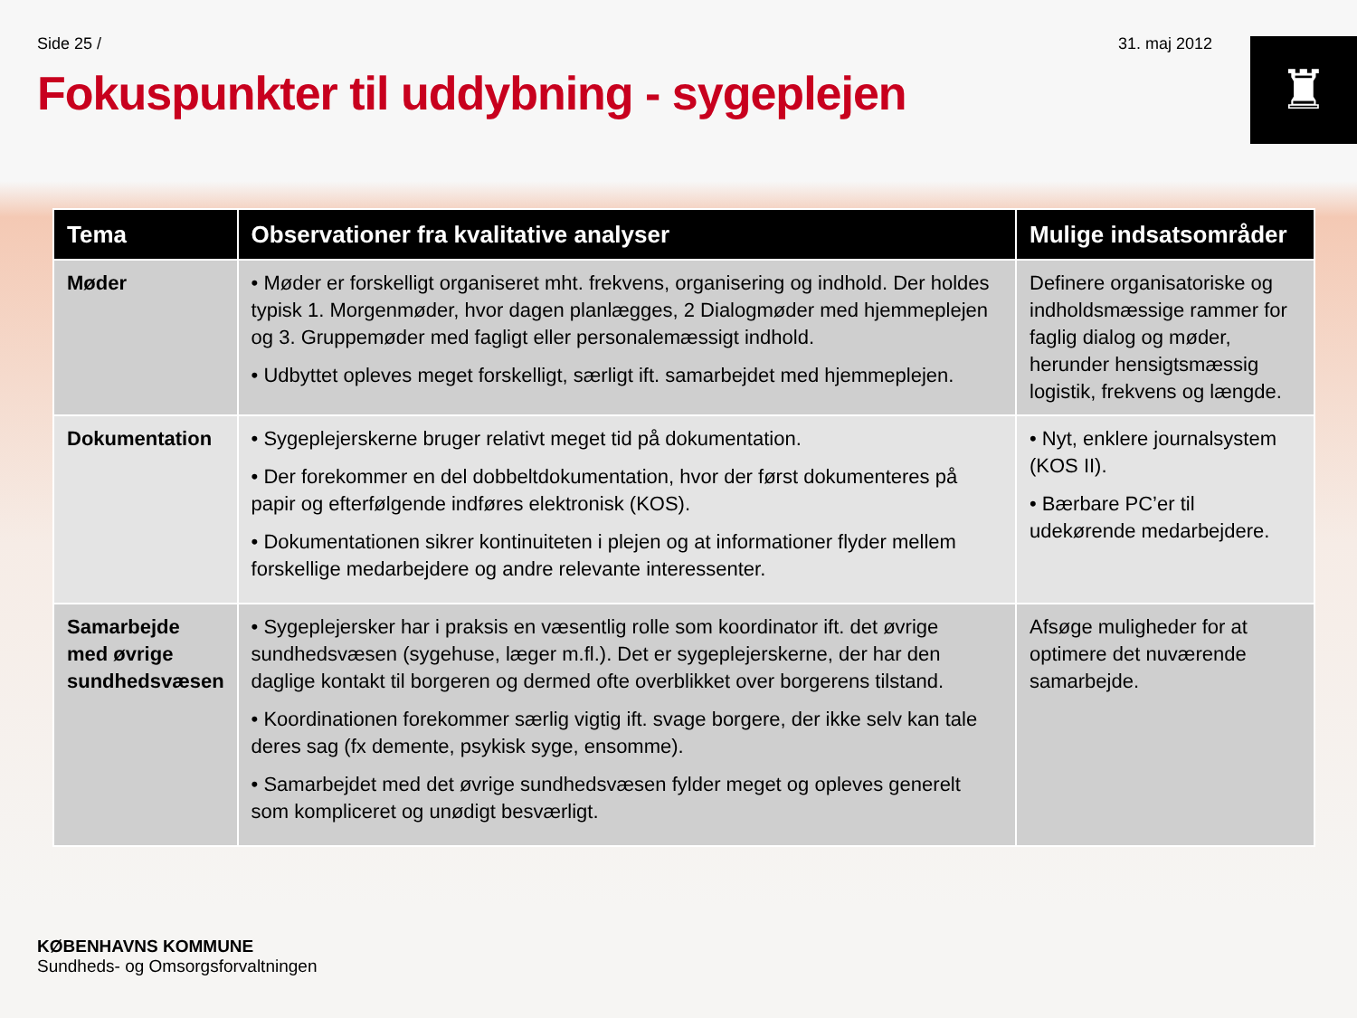Side 25 / 31. maj 2012
Fokuspunkter til uddybning - sygeplejen
♜
| Tema | Observationer fra kvalitative analyser | Mulige indsatsområder |
| --- | --- | --- |
| Møder | • Møder er forskelligt organiseret mht. frekvens, organisering og indhold. Der holdes typisk 1. Morgenmøder, hvor dagen planlægges, 2 Dialogmøder med hjemmeplejen og 3. Gruppemøder med fagligt eller personalemæssigt indhold. • Udbyttet opleves meget forskelligt, særligt ift. samarbejdet med hjemmeplejen. | Definere organisatoriske og indholdsmæssige rammer for faglig dialog og møder, herunder hensigtsmæssig logistik, frekvens og længde. |
| Dokumentation | • Sygeplejerskerne bruger relativt meget tid på dokumentation. • Der forekommer en del dobbeltdokumentation, hvor der først dokumenteres på papir og efterfølgende indføres elektronisk (KOS). • Dokumentationen sikrer kontinuiteten i plejen og at informationer flyder mellem forskellige medarbejdere og andre relevante interessenter. | • Nyt, enklere journalsystem (KOS II). • Bærbare PC’er til udekørende medarbejdere. |
| Samarbejde med øvrige sundhedsvæsen | • Sygeplejersker har i praksis en væsentlig rolle som koordinator ift. det øvrige sundhedsvæsen (sygehuse, læger m.fl.). Det er sygeplejerskerne, der har den daglige kontakt til borgeren og dermed ofte overblikket over borgerens tilstand. • Koordinationen forekommer særlig vigtig ift. svage borgere, der ikke selv kan tale deres sag (fx demente, psykisk syge, ensomme). • Samarbejdet med det øvrige sundhedsvæsen fylder meget og opleves generelt som kompliceret og unødigt besværligt. | Afsøge muligheder for at optimere det nuværende samarbejde. |
KØBENHAVNS KOMMUNE
Sundheds- og Omsorgsforvaltningen